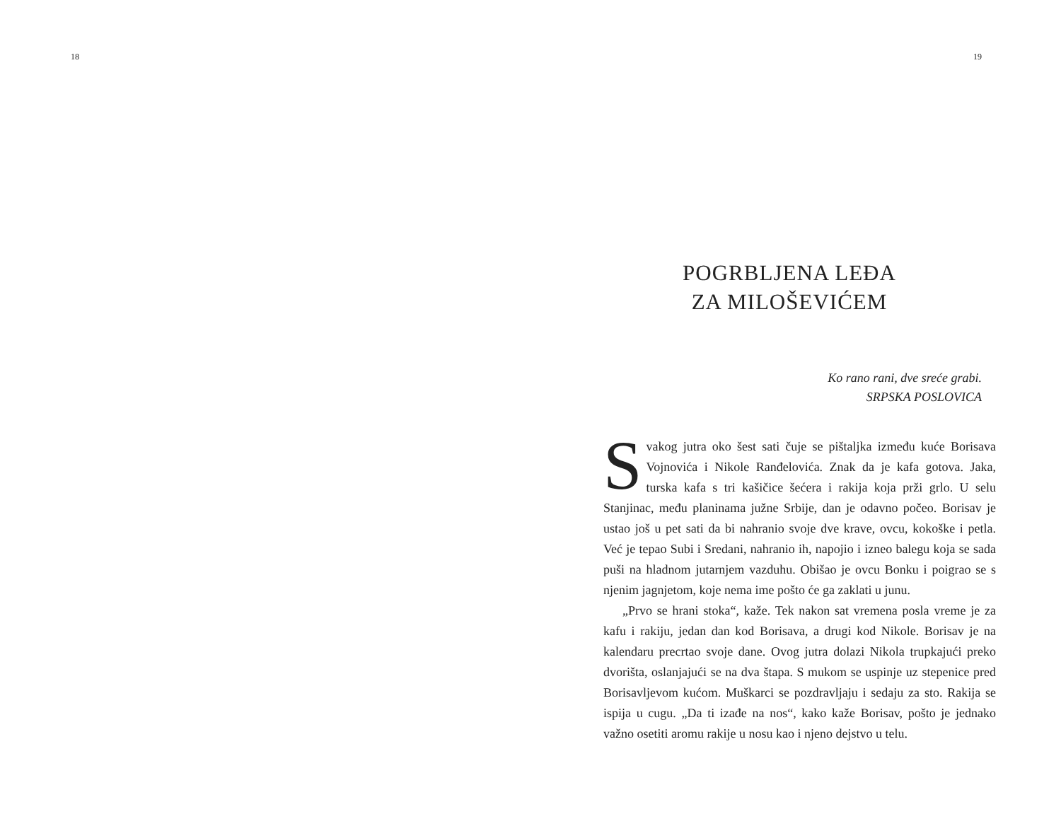18 19
POGRBLJENA LEĐA
ZA MILOŠEVIĆEM
Ko rano rani, dve sreće grabi.
SRPSKA POSLOVICA
Svakog jutra oko šest sati čuje se pištaljka između kuće Borisava Vojnovića i Nikole Ranđelovića. Znak da je kafa gotova. Jaka, turska kafa s tri kašičice šećera i rakija koja prži grlo. U selu Stanjinac, među planinama južne Srbije, dan je odavno počeo. Borisav je ustao još u pet sati da bi nahranio svoje dve krave, ovcu, kokoške i petla. Već je tepao Subi i Sredani, nahranio ih, napojio i izneo balegu koja se sada puši na hladnom jutarnjem vazduhu. Obišao je ovcu Bonku i poigrao se s njenim jagnjetom, koje nema ime pošto će ga zaklati u junu.
„Prvo se hrani stoka“, kaže. Tek nakon sat vremena posla vreme je za kafu i rakiju, jedan dan kod Borisava, a drugi kod Nikole. Borisav je na kalendaru precrtao svoje dane. Ovog jutra dolazi Nikola trupkajući preko dvorišta, oslanjajući se na dva štapa. S mukom se uspinje uz stepenice pred Borisavljevom kućom. Muškarci se pozdravljaju i sedaju za sto. Rakija se ispija u cugu. „Da ti izađe na nos“, kako kaže Borisav, pošto je jednako važno osetiti aromu rakije u nosu kao i njeno dejstvo u telu.